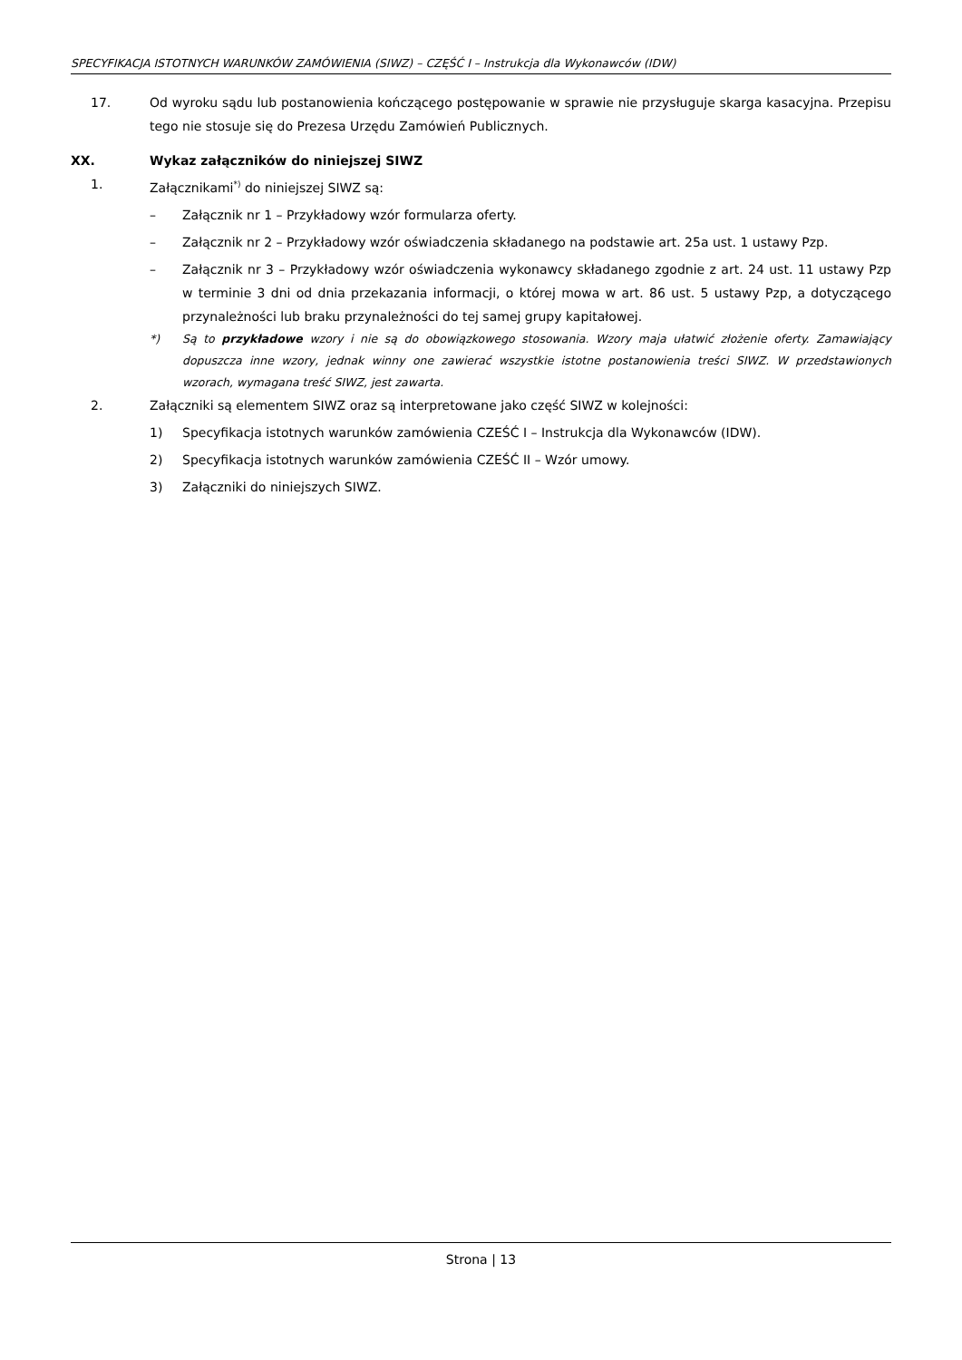SPECYFIKACJA ISTOTNYCH WARUNKÓW ZAMÓWIENIA (SIWZ) – CZĘŚĆ I – Instrukcja dla Wykonawców (IDW)
17. Od wyroku sądu lub postanowienia kończącego postępowanie w sprawie nie przysługuje skarga kasacyjna. Przepisu tego nie stosuje się do Prezesa Urzędu Zamówień Publicznych.
XX. Wykaz załączników do niniejszej SIWZ
1. Załącznikami<sup>*)</sup> do niniejszej SIWZ są:
– Załącznik nr 1 – Przykładowy wzór formularza oferty.
– Załącznik nr 2 – Przykładowy wzór oświadczenia składanego na podstawie art. 25a ust. 1 ustawy Pzp.
– Załącznik nr 3 – Przykładowy wzór oświadczenia wykonawcy składanego zgodnie z art. 24 ust. 11 ustawy Pzp w terminie 3 dni od dnia przekazania informacji, o której mowa w art. 86 ust. 5 ustawy Pzp, a dotyczącego przynależności lub braku przynależności do tej samej grupy kapitałowej.
*) Są to przykładowe wzory i nie są do obowiązkowego stosowania. Wzory maja ułatwić złożenie oferty. Zamawiający dopuszcza inne wzory, jednak winny one zawierać wszystkie istotne postanowienia treści SIWZ. W przedstawionych wzorach, wymagana treść SIWZ, jest zawarta.
2. Załączniki są elementem SIWZ oraz są interpretowane jako część SIWZ w kolejności:
1) Specyfikacja istotnych warunków zamówienia CZEŚĆ I – Instrukcja dla Wykonawców (IDW).
2) Specyfikacja istotnych warunków zamówienia CZEŚĆ II – Wzór umowy.
3) Załączniki do niniejszych SIWZ.
Strona | 13